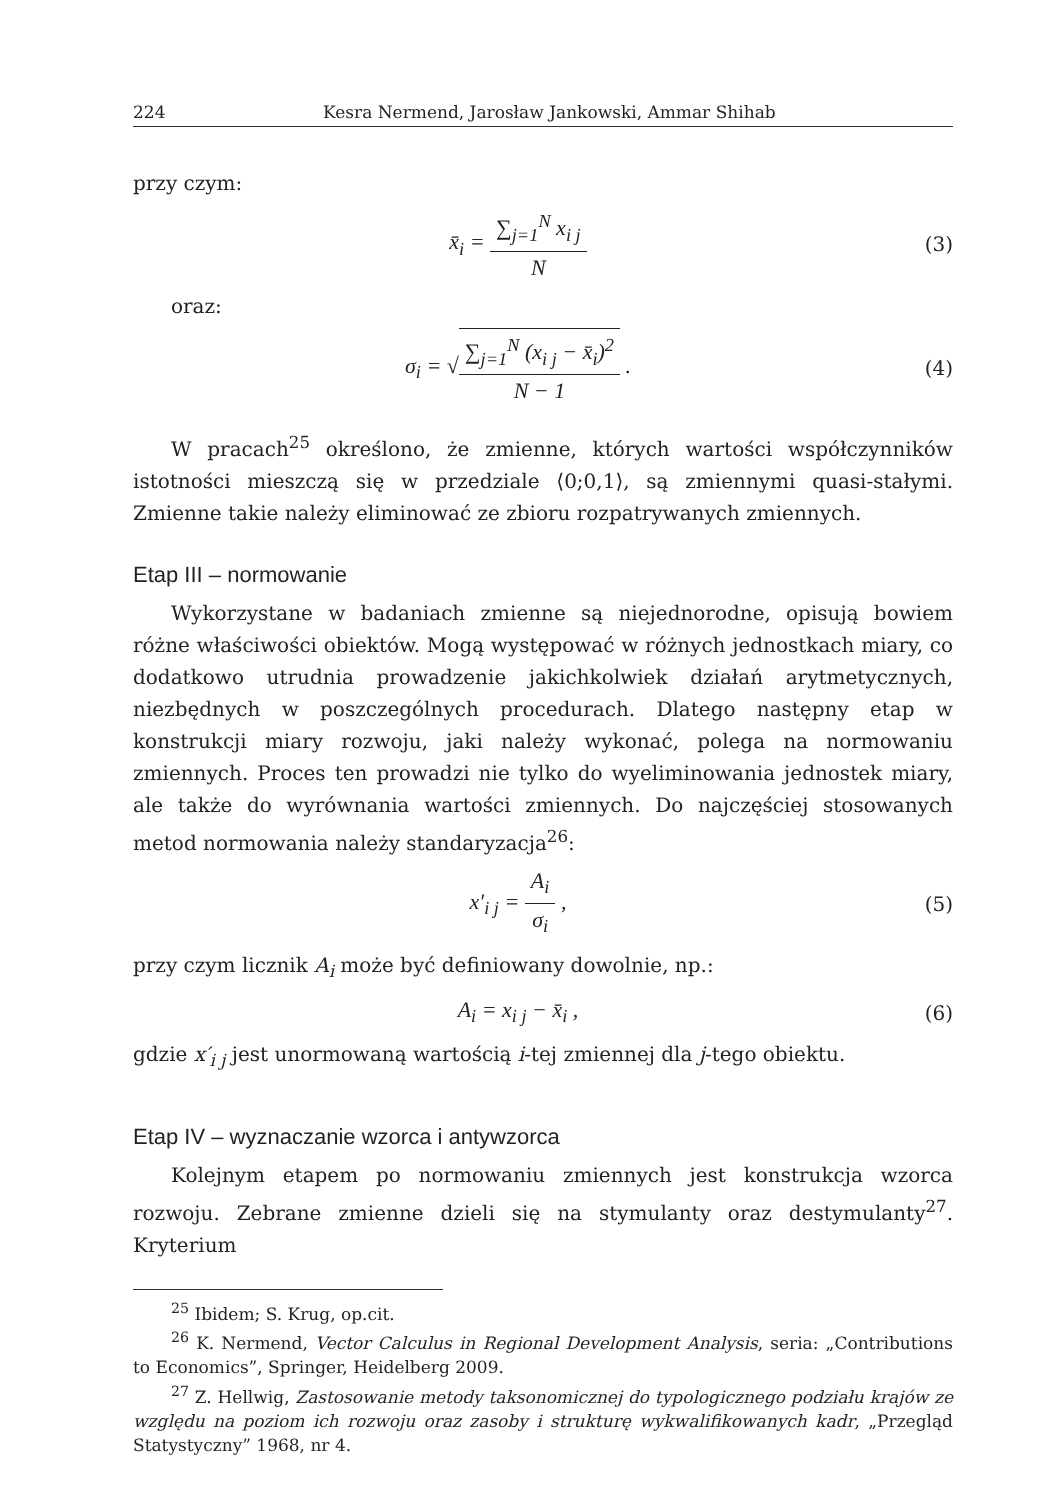224 Kesra Nermend, Jarosław Jankowski, Ammar Shihab
przy czym:
x̄<sub>i</sub> = ∑<sub>j=1</sub><sup>N</sup> x<sub>i j</sub> N (3)
oraz:
σ<sub>i</sub> = √∑<sub>j=1</sub><sup>N</sup> (x<sub>i j</sub> − x̄<sub>i</sub>)<sup>2</sup> N − 1 .
(4)
W pracach<sup>25</sup> określono, że zmienne, których wartości współczynników istotności mieszczą się w przedziale ⟨0;0,1⟩, są zmiennymi quasi-stałymi. Zmienne takie należy eliminować ze zbioru rozpatrywanych zmiennych.
Etap III – normowanie
Wykorzystane w badaniach zmienne są niejednorodne, opisują bowiem różne właściwości obiektów. Mogą występować w różnych jednostkach miary, co dodatkowo utrudnia prowadzenie jakichkolwiek działań arytmetycznych, niezbędnych w poszczególnych procedurach. Dlatego następny etap w konstrukcji miary rozwoju, jaki należy wykonać, polega na normowaniu zmiennych. Proces ten prowadzi nie tylko do wyeliminowania jednostek miary, ale także do wyrównania wartości zmiennych. Do najczęściej stosowanych metod normowania należy standaryzacja<sup>26</sup>:
x′<sub>i j</sub> = A<sub>i</sub> σ<sub>i</sub> , (5)
przy czym licznik A<sub>i</sub> może być definiowany dowolnie, np.:
A<sub>i</sub> = x<sub>i j</sub> − x̄<sub>i</sub> , (6)
gdzie x′<sub>i j</sub> jest unormowaną wartością i-tej zmiennej dla j-tego obiektu.
Etap IV – wyznaczanie wzorca i antywzorca
Kolejnym etapem po normowaniu zmiennych jest konstrukcja wzorca rozwoju. Zebrane zmienne dzieli się na stymulanty oraz destymulanty<sup>27</sup>. Kryterium
<sup>25</sup> Ibidem; S. Krug, op.cit.
<sup>26</sup> K. Nermend, Vector Calculus in Regional Development Analysis, seria: „Contributions to Economics”, Springer, Heidelberg 2009.
<sup>27</sup> Z. Hellwig, Zastosowanie metody taksonomicznej do typologicznego podziału krajów ze względu na poziom ich rozwoju oraz zasoby i strukturę wykwalifikowanych kadr, „Przegląd Statystyczny” 1968, nr 4.